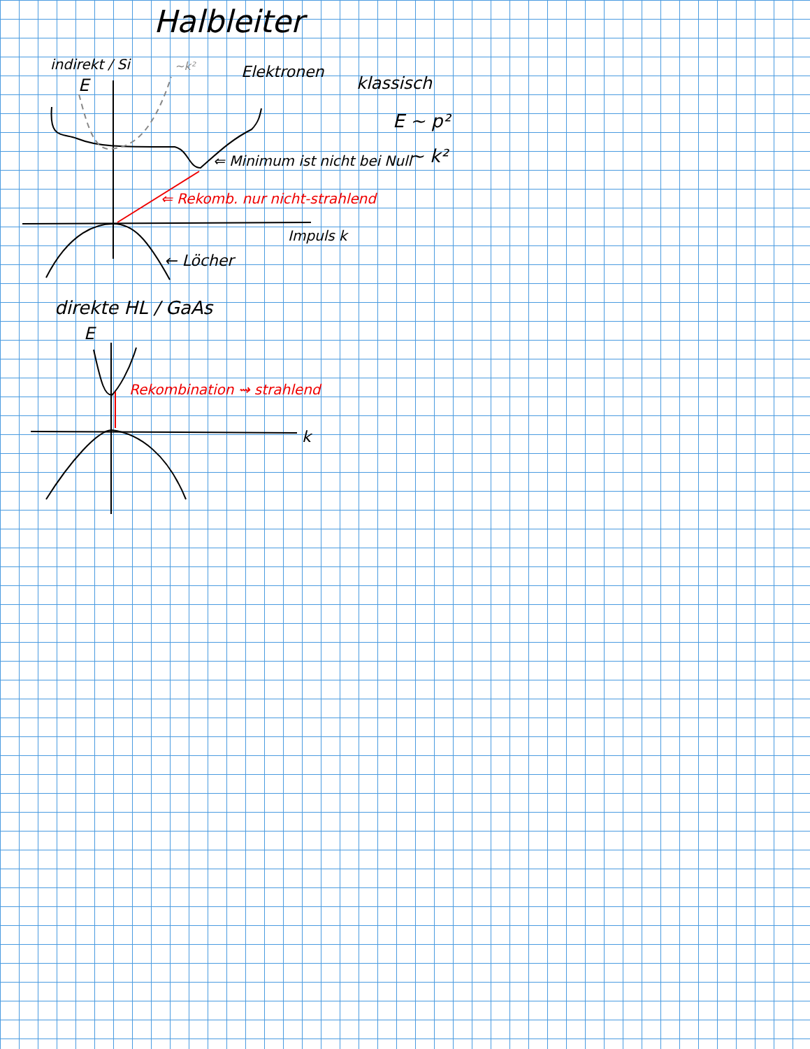Halbleiter
indirekt / Si ~k²
E
Elektronen
klassisch
E ~ p²
~ k²
⇐ Minimum ist nicht bei Null
⇐ Rekomb. nur nicht-strahlend
Impuls k
← Löcher
direkte HL / GaAs
E
Rekombination ⇝ strahlend
k